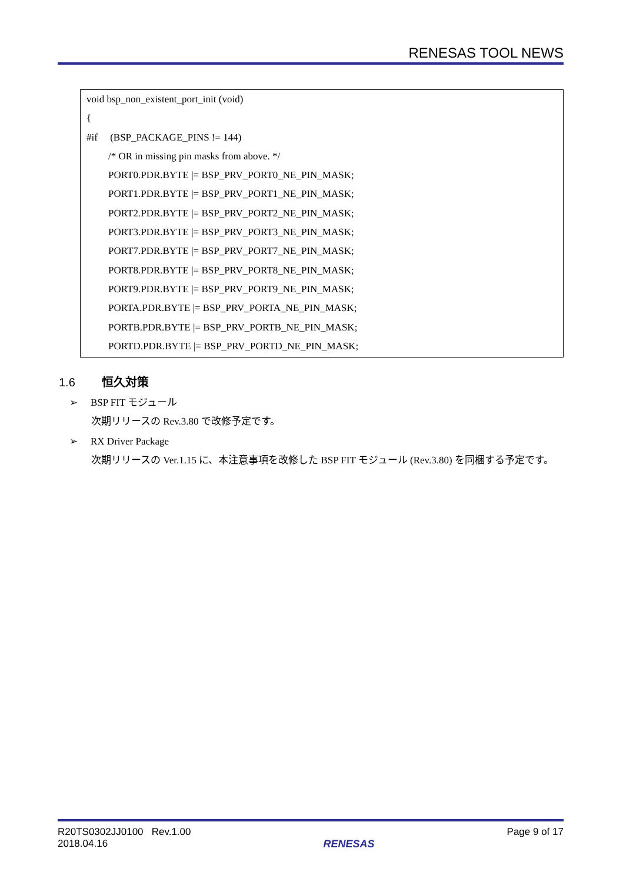RENESAS TOOL NEWS
void bsp_non_existent_port_init (void)
{
#if (BSP_PACKAGE_PINS != 144)
/* OR in missing pin masks from above. */
PORT0.PDR.BYTE |= BSP_PRV_PORT0_NE_PIN_MASK;
PORT1.PDR.BYTE |= BSP_PRV_PORT1_NE_PIN_MASK;
PORT2.PDR.BYTE |= BSP_PRV_PORT2_NE_PIN_MASK;
PORT3.PDR.BYTE |= BSP_PRV_PORT3_NE_PIN_MASK;
PORT7.PDR.BYTE |= BSP_PRV_PORT7_NE_PIN_MASK;
PORT8.PDR.BYTE |= BSP_PRV_PORT8_NE_PIN_MASK;
PORT9.PDR.BYTE |= BSP_PRV_PORT9_NE_PIN_MASK;
PORTA.PDR.BYTE |= BSP_PRV_PORTA_NE_PIN_MASK;
PORTB.PDR.BYTE |= BSP_PRV_PORTB_NE_PIN_MASK;
PORTD.PDR.BYTE |= BSP_PRV_PORTD_NE_PIN_MASK;
1.6 恒久対策
➢ BSP FIT モジュール
次期リリースの Rev.3.80 で改修予定です。
➢ RX Driver Package
次期リリースの Ver.1.15 に、本注意事項を改修した BSP FIT モジュール (Rev.3.80) を同梱する予定です。
R20TS0302JJ0100 Rev.1.00
2018.04.16
RENESAS
Page 9 of 17